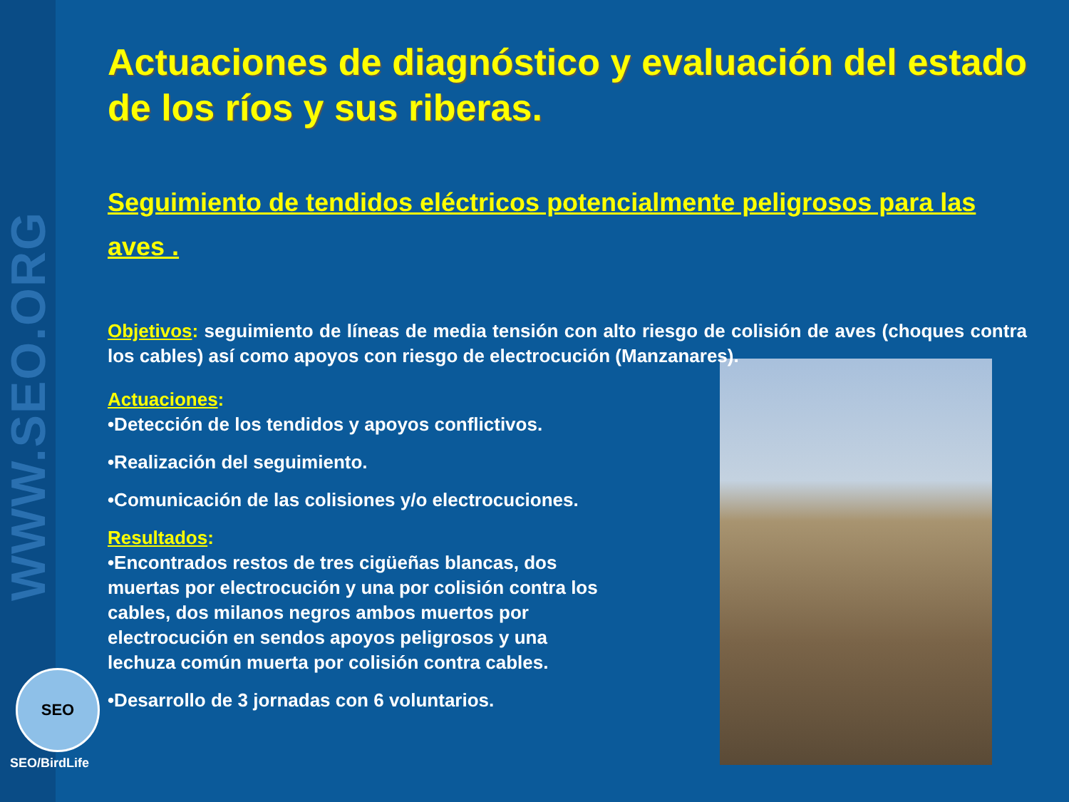WWW.SEO.ORG
SEO
SEO/BirdLife
Actuaciones de diagnóstico y evaluación del estado de los ríos y sus riberas.
Seguimiento de tendidos eléctricos potencialmente peligrosos para las aves .
Objetivos: seguimiento de líneas de media tensión con alto riesgo de colisión de aves (choques contra los cables) así como apoyos con riesgo de electrocución (Manzanares).
Actuaciones:
•Detección de los tendidos y apoyos conflictivos.
•Realización del seguimiento.
•Comunicación de las colisiones y/o electrocuciones.
Resultados:
•Encontrados restos de tres cigüeñas blancas, dos muertas por electrocución y una por colisión contra los cables, dos milanos negros ambos muertos por electrocución en sendos apoyos peligrosos y una lechuza común muerta por colisión contra cables.
•Desarrollo de 3 jornadas con 6 voluntarios.